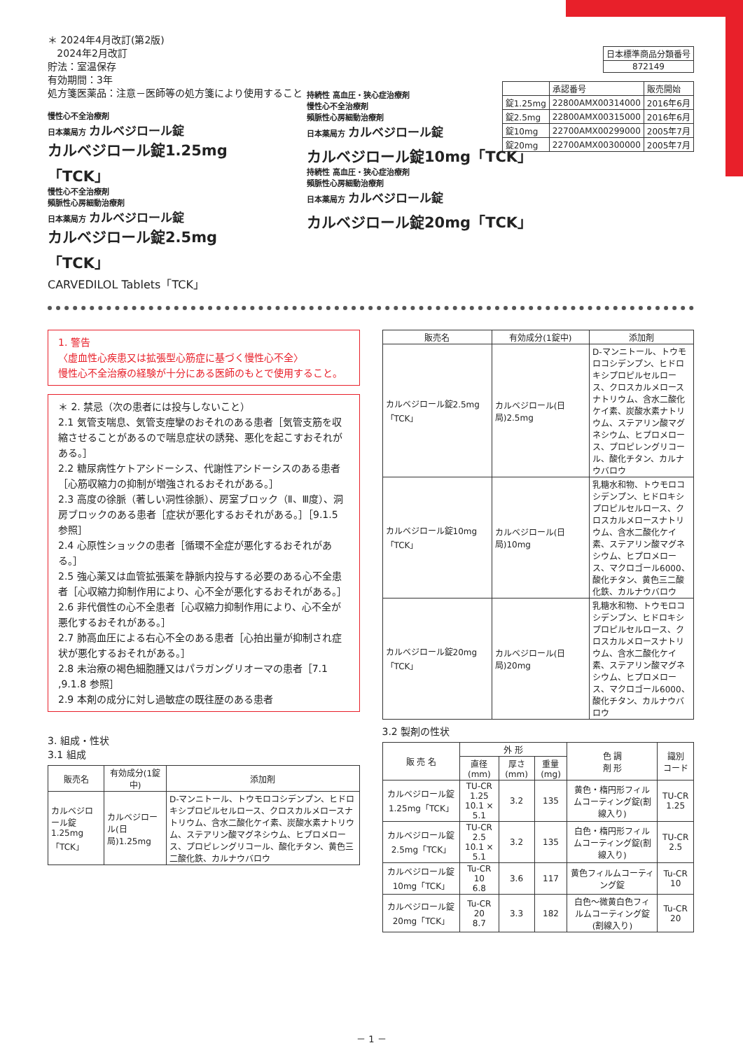＊ 2024年4月改訂(第2版)
2024年2月改訂
貯法：室温保存
有効期間：3年
処方箋医薬品：注意－医師等の処方箋により使用すること
| 日本標準商品分類番号 |
| 872149 |
| | 承認番号 | 販売開始 |
| 錠1.25mg | 22800AMX00314000 | 2016年6月 |
| 錠2.5mg | 22800AMX00315000 | 2016年6月 |
| 錠10mg | 22700AMX00299000 | 2005年7月 |
| 錠20mg | 22700AMX00300000 | 2005年7月 |
慢性心不全治療剤
日本薬局方 カルベジロール錠
カルベジロール錠1.25mg「TCK」
慢性心不全治療剤
頻脈性心房細動治療剤
日本薬局方 カルベジロール錠
カルベジロール錠2.5mg「TCK」
CARVEDILOL Tablets「TCK」
持続性 高血圧・狭心症治療剤
慢性心不全治療剤
頻脈性心房細動治療剤
日本薬局方 カルベジロール錠
カルベジロール錠10mg「TCK」
持続性 高血圧・狭心症治療剤
頻脈性心房細動治療剤
日本薬局方 カルベジロール錠
カルベジロール錠20mg「TCK」
1. 警告
〈虚血性心疾患又は拡張型心筋症に基づく慢性心不全〉
慢性心不全治療の経験が十分にある医師のもとで使用すること。
＊ 2. 禁忌（次の患者には投与しないこと）
2.1 気管支喘息、気管支痙攣のおそれのある患者［気管支筋を収縮させることがあるので喘息症状の誘発、悪化を起こすおそれがある。］
2.2 糖尿病性ケトアシドーシス、代謝性アシドーシスのある患者［心筋収縮力の抑制が増強されるおそれがある。］
2.3 高度の徐脈（著しい洞性徐脈）、房室ブロック（Ⅱ、Ⅲ度）、洞房ブロックのある患者［症状が悪化するおそれがある。］［9.1.5 参照］
2.4 心原性ショックの患者［循環不全症が悪化するおそれがある。］
2.5 強心薬又は血管拡張薬を静脈内投与する必要のある心不全患者［心収縮力抑制作用により、心不全が悪化するおそれがある。］
2.6 非代償性の心不全患者［心収縮力抑制作用により、心不全が悪化するおそれがある。］
2.7 肺高血圧による右心不全のある患者［心拍出量が抑制され症状が悪化するおそれがある。］
2.8 未治療の褐色細胞腫又はパラガングリオーマの患者［7.1 ,9.1.8 参照］
2.9 本剤の成分に対し過敏症の既往歴のある患者
3. 組成・性状
3.1 組成
| 販売名 | 有効成分(1錠中) | 添加剤 |
| --- | --- | --- |
| カルベジロール錠1.25mg「TCK」 | カルベジロール(日局)1.25mg | D-マンニトール、トウモロコシデンプン、ヒドロキシプロピルセルロース、クロスカルメロースナトリウム、含水二酸化ケイ素、炭酸水素ナトリウム、ステアリン酸マグネシウム、ヒプロメロース、プロピレングリコール、酸化チタン、黄色三二酸化鉄、カルナウバロウ |
| 販売名 | 有効成分(1錠中) | 添加剤 |
| --- | --- | --- |
| カルベジロール錠2.5mg「TCK」 | カルベジロール(日局)2.5mg | D-マンニトール、トウモロコシデンプン、ヒドロキシプロピルセルロース、クロスカルメロースナトリウム、含水二酸化ケイ素、炭酸水素ナトリウム、ステアリン酸マグネシウム、ヒプロメロース、プロピレングリコール、酸化チタン、カルナウバロウ |
| カルベジロール錠10mg「TCK」 | カルベジロール(日局)10mg | 乳糖水和物、トウモロコシデンプン、ヒドロキシプロピルセルロース、クロスカルメロースナトリウム、含水二酸化ケイ素、ステアリン酸マグネシウム、ヒプロメロース、マクロゴール6000、酸化チタン、黄色三二酸化鉄、カルナウバロウ |
| カルベジロール錠20mg「TCK」 | カルベジロール(日局)20mg | 乳糖水和物、トウモロコシデンプン、ヒドロキシプロピルセルロース、クロスカルメロースナトリウム、含水二酸化ケイ素、ステアリン酸マグネシウム、ヒプロメロース、マクロゴール6000、酸化チタン、カルナウバロウ |
3.2 製剤の性状
| 販 売 名 | 外 形 | | | 色 調 剤 形 | 識別 コード |
| --- | --- | --- | --- | --- | --- |
| | 直径(mm) | 厚さ(mm) | 重量(mg) | | |
| カルベジロール錠1.25mg「TCK」 | TU-CR 1.25 10.1 × 5.1 | 3.2 | 135 | 黄色・楕円形フィルムコーティング錠(割線入り) | TU-CR 1.25 |
| カルベジロール錠2.5mg「TCK」 | TU-CR 2.5 10.1 × 5.1 | 3.2 | 135 | 白色・楕円形フィルムコーティング錠(割線入り) | TU-CR 2.5 |
| カルベジロール錠10mg「TCK」 | Tu-CR 10 6.8 | 3.6 | 117 | 黄色フィルムコーティング錠 | Tu-CR 10 |
| カルベジロール錠20mg「TCK」 | Tu-CR 20 8.7 | 3.3 | 182 | 白色～微黄白色フィルムコーティング錠(割線入り) | Tu-CR 20 |
－ 1 －